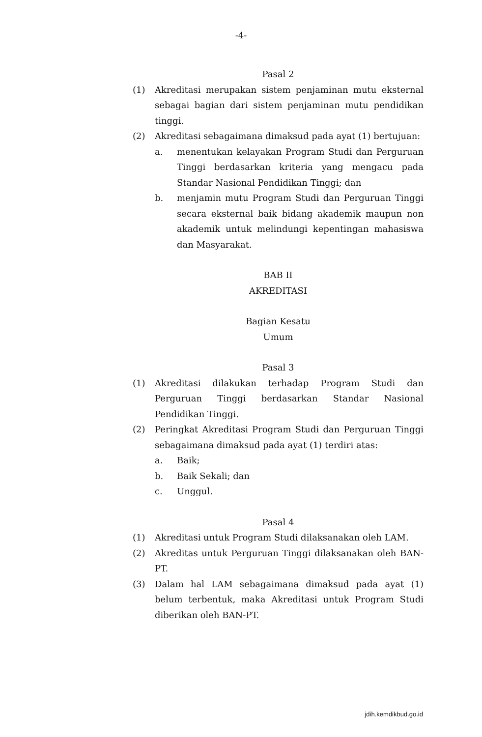-4-
Pasal 2
(1) Akreditasi merupakan sistem penjaminan mutu eksternal sebagai bagian dari sistem penjaminan mutu pendidikan tinggi.
(2) Akreditasi sebagaimana dimaksud pada ayat (1) bertujuan:
a. menentukan kelayakan Program Studi dan Perguruan Tinggi berdasarkan kriteria yang mengacu pada Standar Nasional Pendidikan Tinggi; dan
b. menjamin mutu Program Studi dan Perguruan Tinggi secara eksternal baik bidang akademik maupun non akademik untuk melindungi kepentingan mahasiswa dan Masyarakat.
BAB II
AKREDITASI
Bagian Kesatu
Umum
Pasal 3
(1) Akreditasi dilakukan terhadap Program Studi dan Perguruan Tinggi berdasarkan Standar Nasional Pendidikan Tinggi.
(2) Peringkat Akreditasi Program Studi dan Perguruan Tinggi sebagaimana dimaksud pada ayat (1) terdiri atas:
a. Baik;
b. Baik Sekali; dan
c. Unggul.
Pasal 4
(1) Akreditasi untuk Program Studi dilaksanakan oleh LAM.
(2) Akreditas untuk Perguruan Tinggi dilaksanakan oleh BAN-PT.
(3) Dalam hal LAM sebagaimana dimaksud pada ayat (1) belum terbentuk, maka Akreditasi untuk Program Studi diberikan oleh BAN-PT.
jdih.kemdikbud.go.id